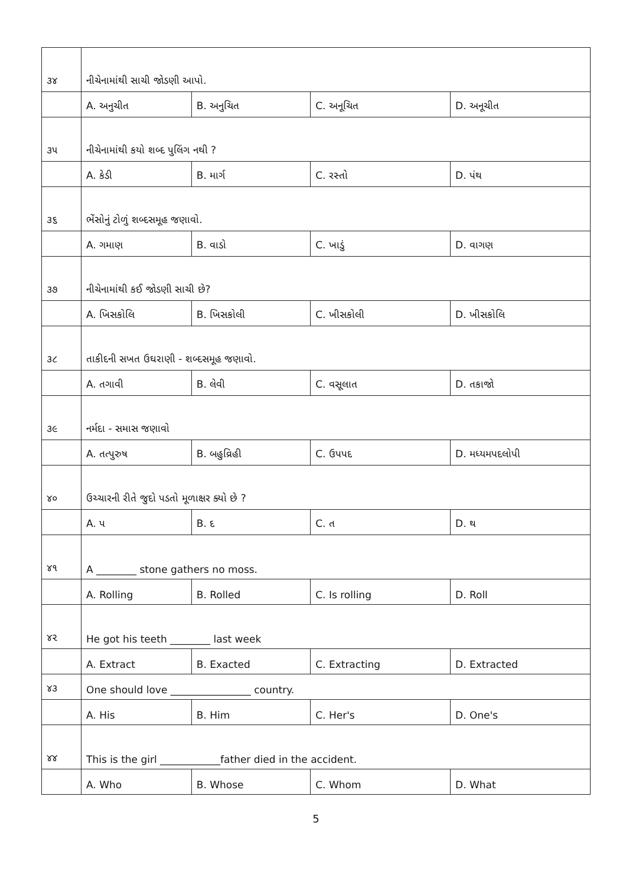| ૩૪ | નીચેનામાંથી સાચી જોડણી આપો. | | | |
| | A. અનુચીત | B. અનુચિત | C. અનૂચિત | D. અનૂચીત |
| ૩૫ | નીચેનામાંથી કયો શબ્દ પુલિંગ નથી ? | | | |
| | A. કેડી | B. માર્ગ | C. રસ્તો | D. પંથ |
| ૩૬ | ભેંસોનું ટોળું શબ્દસમૂહ જણાવો. | | | |
| | A. ગમાણ | B. વાડો | C. ખાડું | D. વાગણ |
| ૩૭ | નીચેનામાંથી કઈ જોડણી સાચી છે? | | | |
| | A. ખિસકોલિ | B. ખિસકોલી | C. ખીસકોલી | D. ખીસકોલિ |
| ૩૮ | તાકીદની સખત ઉઘરાણી - શબ્દસમૂહ જણાવો. | | | |
| | A. તગાવી | B. લેવી | C. વસૂલાત | D. તકાજો |
| ૩૯ | નર્મદા - સમાસ જણાવો | | | |
| | A. તત્પુરુષ | B. બહુવ્રિહી | C. ઉપપદ | D. મધ્યમપદલોપી |
| ૪૦ | ઉચ્ચારની રીતે જુદો પડતો મૂળાક્ષર ક્યો છે ? | | | |
| | A. પ | B. દ | C. ત | D. થ |
| ૪૧ | A ________ stone gathers no moss. | | | |
| | A. Rolling | B. Rolled | C. Is rolling | D. Roll |
| ૪૨ | He got his teeth ________ last week | | | |
| | A. Extract | B. Exacted | C. Extracting | D. Extracted |
| ૪૩ | One should love ________________ country. | | | |
| | A. His | B. Him | C. Her's | D. One's |
| ૪૪ | This is the girl ____________father died in the accident. | | | |
| | A. Who | B. Whose | C. Whom | D. What |
5